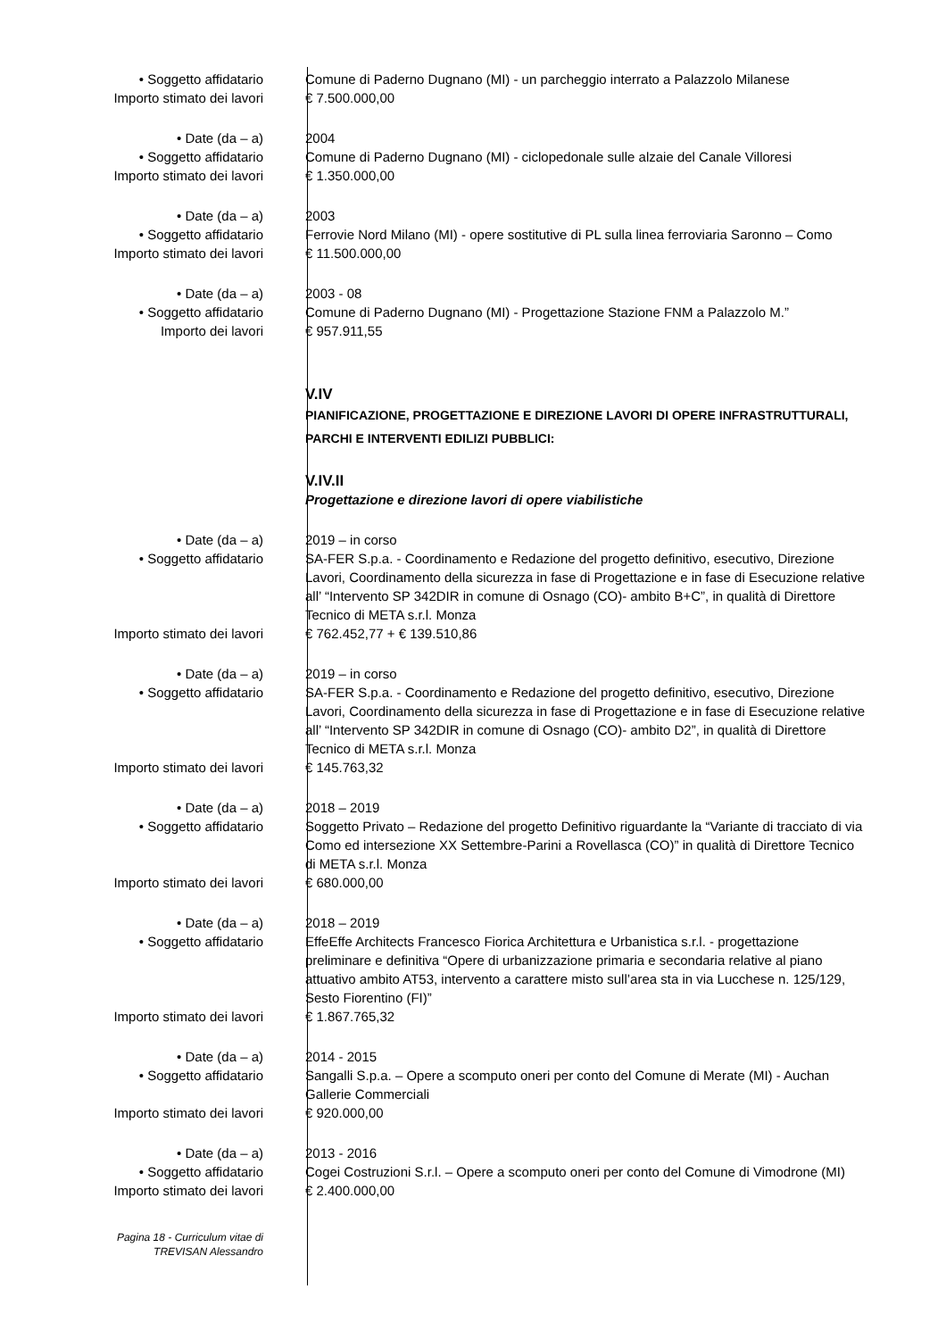• Soggetto affidatario Comune di Paderno Dugnano (MI) - un parcheggio interrato a Palazzolo Milanese
Importo stimato dei lavori € 7.500.000,00
• Date (da – a) 2004
• Soggetto affidatario Comune di Paderno Dugnano (MI) - ciclopedonale sulle alzaie del Canale Villoresi
Importo stimato dei lavori € 1.350.000,00
• Date (da – a) 2003
• Soggetto affidatario Ferrovie Nord Milano (MI) - opere sostitutive di PL sulla linea ferroviaria Saronno – Como
Importo stimato dei lavori € 11.500.000,00
• Date (da – a) 2003 - 08
• Soggetto affidatario Comune di Paderno Dugnano (MI) - Progettazione Stazione FNM a Palazzolo M.”
Importo dei lavori € 957.911,55
V.IV
PIANIFICAZIONE, PROGETTAZIONE E DIREZIONE LAVORI DI OPERE INFRASTRUTTURALI, PARCHI E INTERVENTI EDILIZI PUBBLICI:
V.IV.II
Progettazione e direzione lavori di opere viabilistiche
• Date (da – a) 2019 – in corso
• Soggetto affidatario SA-FER S.p.a. - Coordinamento e Redazione del progetto definitivo, esecutivo, Direzione Lavori, Coordinamento della sicurezza in fase di Progettazione e in fase di Esecuzione relative all’ “Intervento SP 342DIR in comune di Osnago (CO)- ambito B+C”, in qualità di Direttore Tecnico di META s.r.l. Monza
Importo stimato dei lavori € 762.452,77 + € 139.510,86
• Date (da – a) 2019 – in corso
• Soggetto affidatario SA-FER S.p.a. - Coordinamento e Redazione del progetto definitivo, esecutivo, Direzione Lavori, Coordinamento della sicurezza in fase di Progettazione e in fase di Esecuzione relative all’ “Intervento SP 342DIR in comune di Osnago (CO)- ambito D2”, in qualità di Direttore Tecnico di META s.r.l. Monza
Importo stimato dei lavori € 145.763,32
• Date (da – a) 2018 – 2019
• Soggetto affidatario Soggetto Privato – Redazione del progetto Definitivo riguardante la “Variante di tracciato di via Como ed intersezione XX Settembre-Parini a Rovellasca (CO)” in qualità di Direttore Tecnico di META s.r.l. Monza
Importo stimato dei lavori € 680.000,00
• Date (da – a) 2018 – 2019
• Soggetto affidatario EffeEffe Architects Francesco Fiorica Architettura e Urbanistica s.r.l. - progettazione preliminare e definitiva “Opere di urbanizzazione primaria e secondaria relative al piano attuativo ambito AT53, intervento a carattere misto sull’area sta in via Lucchese n. 125/129, Sesto Fiorentino (FI)”
Importo stimato dei lavori € 1.867.765,32
• Date (da – a) 2014 - 2015
• Soggetto affidatario Sangalli S.p.a. – Opere a scomputo oneri per conto del Comune di Merate (MI) - Auchan Gallerie Commerciali
Importo stimato dei lavori € 920.000,00
• Date (da – a) 2013 - 2016
• Soggetto affidatario Cogei Costruzioni S.r.l. – Opere a scomputo oneri per conto del Comune di Vimodrone (MI)
Importo stimato dei lavori € 2.400.000,00
Pagina 18 - Curriculum vitae di
TREVISAN Alessandro